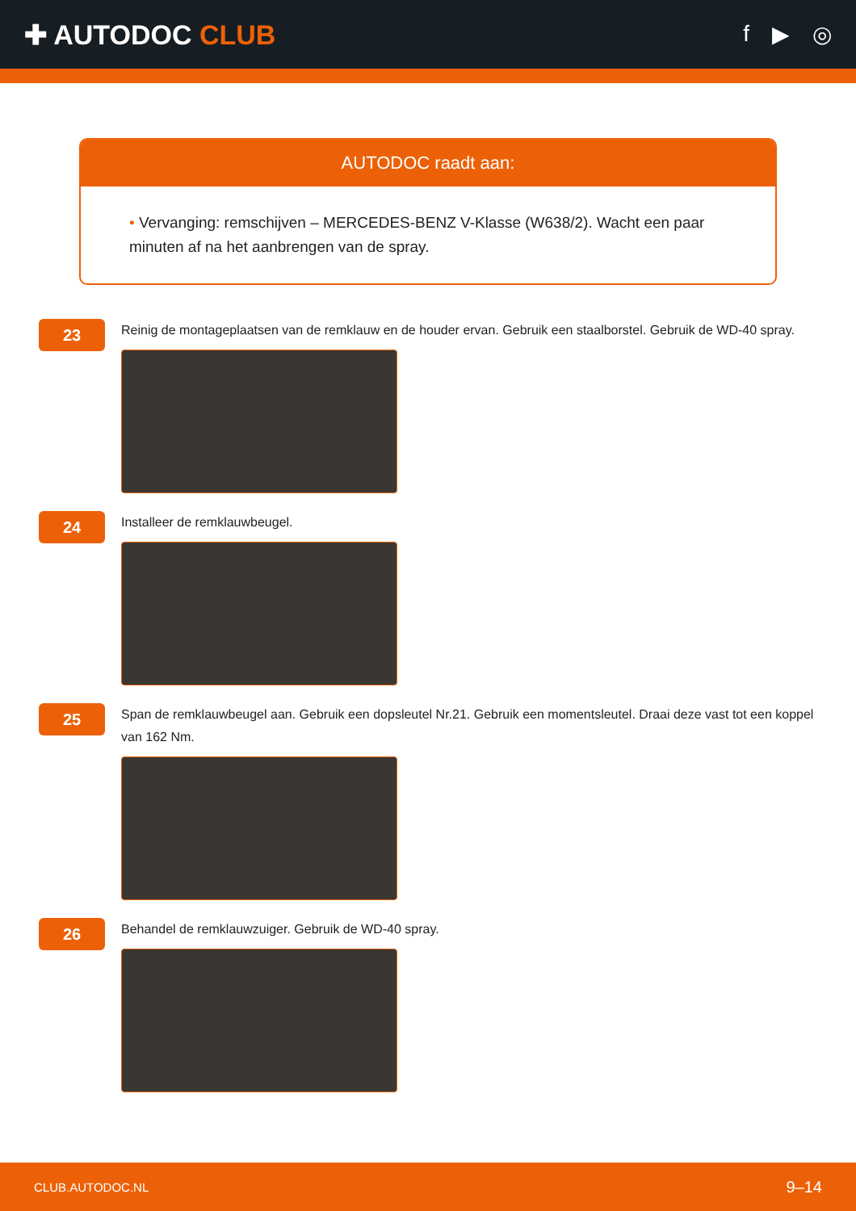✚ AUTODOC CLUB
f ▶ ◎
AUTODOC raadt aan:
• Vervanging: remschijven – MERCEDES-BENZ V-Klasse (W638/2). Wacht een paar minuten af na het aanbrengen van de spray.
23
Reinig de montageplaatsen van de remklauw en de houder ervan. Gebruik een staalborstel. Gebruik de WD-40 spray.
24
Installeer de remklauwbeugel.
25
Span de remklauwbeugel aan. Gebruik een dopsleutel Nr.21. Gebruik een momentsleutel. Draai deze vast tot een koppel van 162 Nm.
26
Behandel de remklauwzuiger. Gebruik de WD-40 spray.
CLUB.AUTODOC.NL 9–14